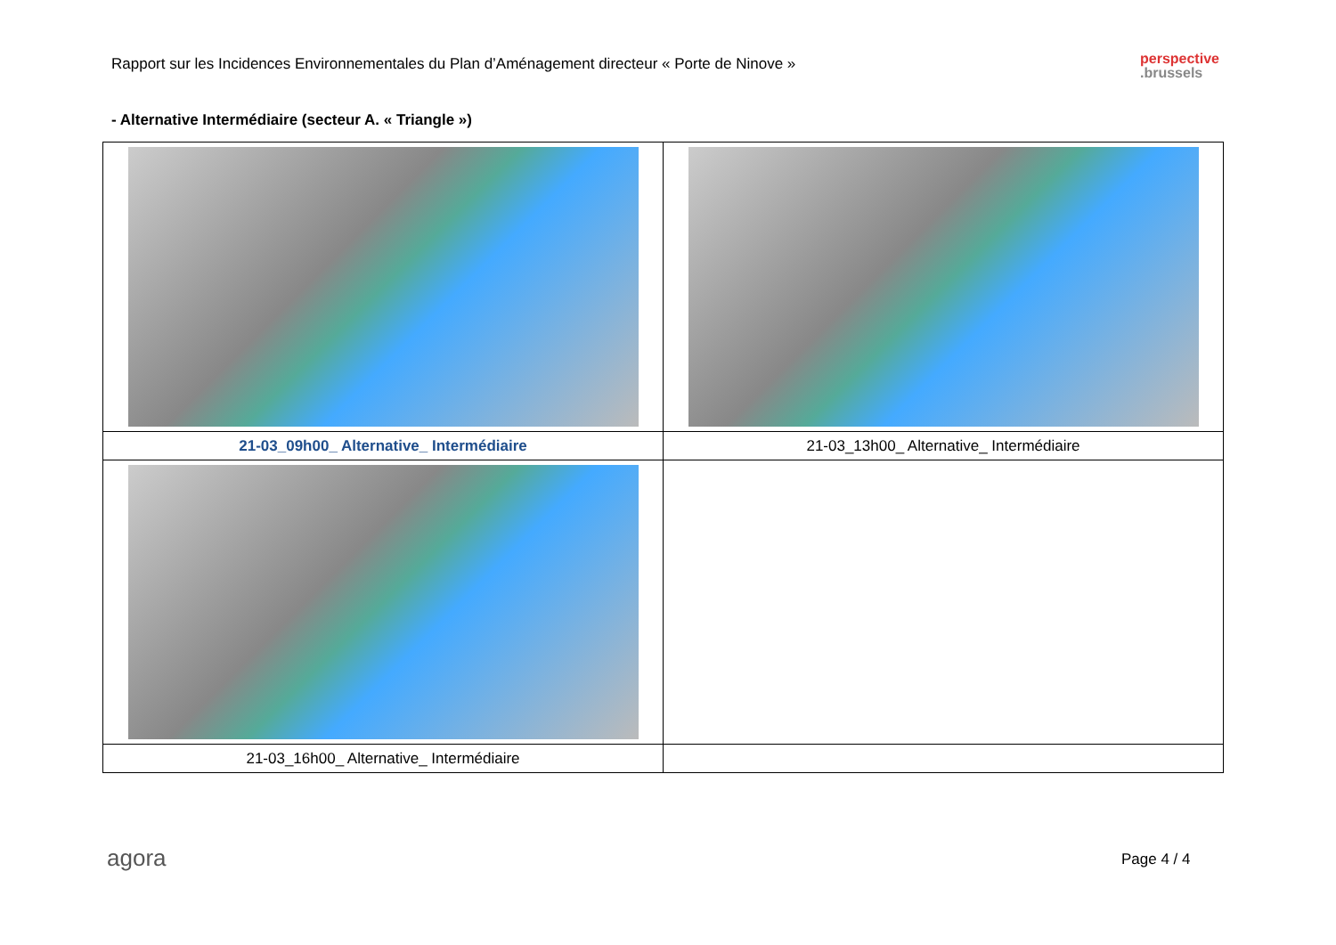Rapport sur les Incidences Environnementales du Plan d’Aménagement directeur « Porte de Ninove »
perspective
.brussels
- Alternative Intermédiaire (secteur A. « Triangle »)
| 21-03_09h00_ Alternative_ Intermédiaire | 21-03_13h00_ Alternative_ Intermédiaire |
| 21-03_16h00_ Alternative_ Intermédiaire | |
agora Page 4 / 4